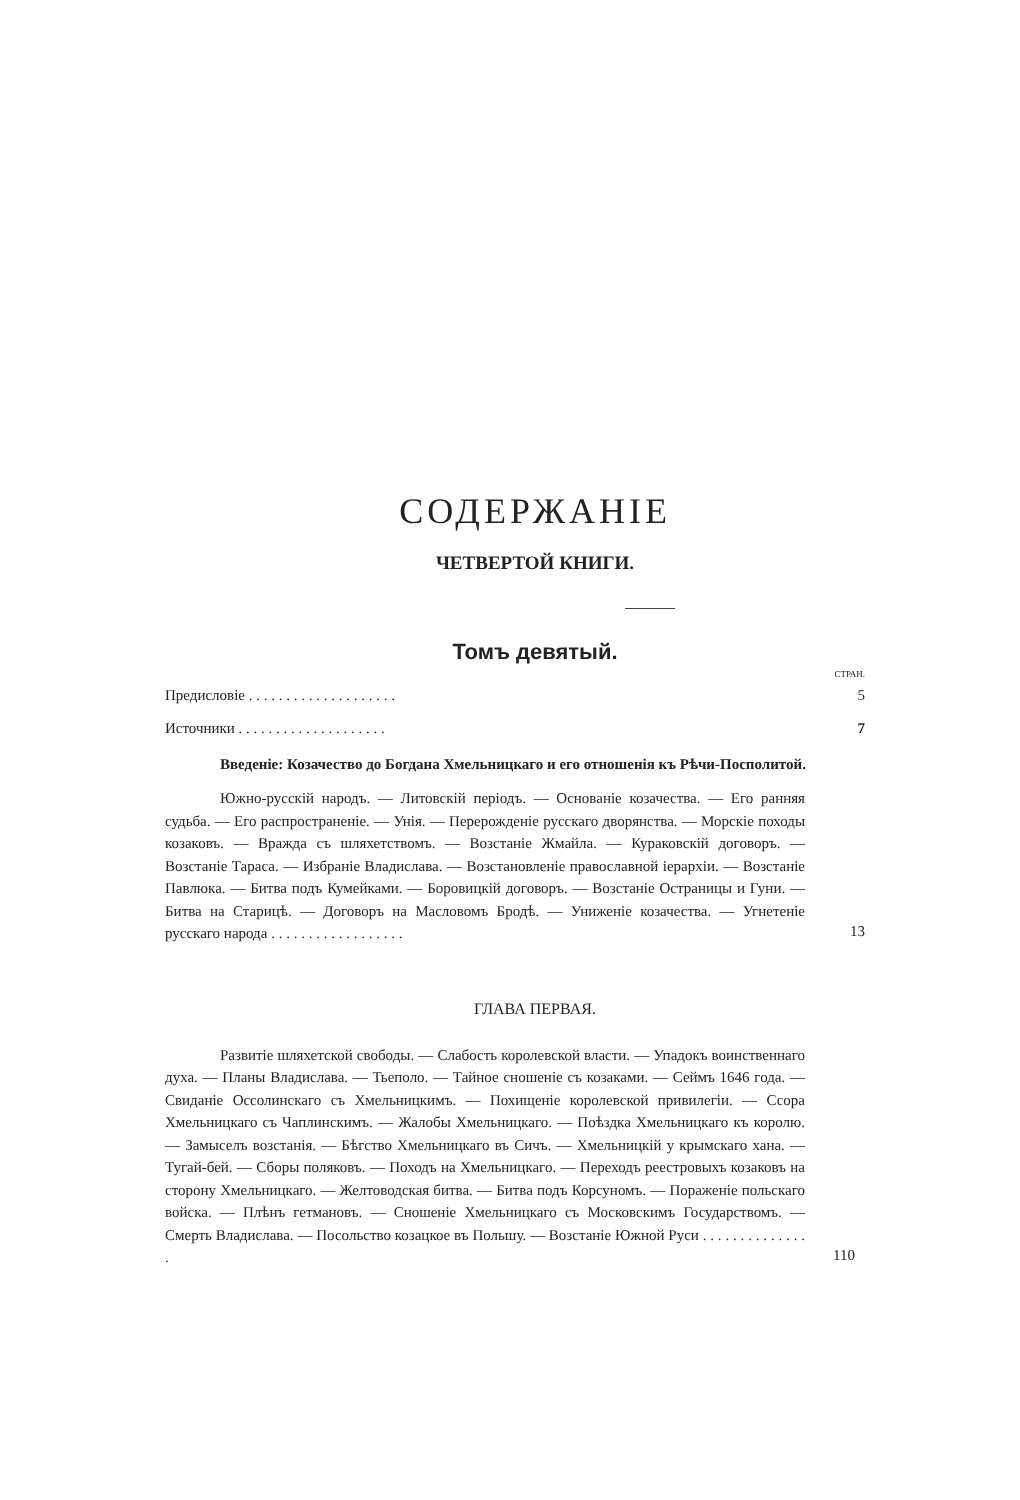СОДЕРЖАНІЕ
ЧЕТВЕРТОЙ КНИГИ.
Томъ девятый.
СТРАН.
Предисловіе . . . . . . . . . . . . . . . . . . . . 5
Источники . . . . . . . . . . . . . . . . . . . . 7
Введеніе: Козачество до Богдана Хмельницкаго и его отношенія къ Рѣчи-Посполитой.
Южно-русскій народъ. — Литовскій періодъ. — Основаніе козачества. — Его ранняя судьба. — Его распространеніе. — Унія. — Перерожденіе русскаго дворянства. — Морскіе походы козаковъ. — Вражда съ шляхетствомъ. — Возстаніе Жмайла. — Кураковскій договоръ. — Возстаніе Тараса. — Избраніе Владислава. — Возстановленіе православной іерархіи. — Возстаніе Павлюка. — Битва подъ Кумейками. — Боровицкій договоръ. — Возстаніе Остраницы и Гуни. — Битва на Старицѣ. — Договоръ на Масловомъ Бродѣ. — Униженіе козачества. — Угнетеніе русскаго народа . . . . . . . . . . . . . . . . . .
13
ГЛАВА ПЕРВАЯ.
Развитіе шляхетской свободы. — Слабость королевской власти. — Упадокъ воинственнаго духа. — Планы Владислава. — Тьеполо. — Тайное сношеніе съ козаками. — Сеймъ 1646 года. — Свиданіе Оссолинскаго съ Хмельницкимъ. — Похищеніе королевской привилегіи. — Ссора Хмельницкаго съ Чаплинскимъ. — Жалобы Хмельницкаго. — Поѣздка Хмельницкаго къ королю. — Замыселъ возстанія. — Бѣгство Хмельницкаго въ Сичъ. — Хмельницкій у крымскаго хана. — Тугай-бей. — Сборы поляковъ. — Походъ на Хмельницкаго. — Переходъ реестровыхъ козаковъ на сторону Хмельницкаго. — Желтоводская битва. — Битва подъ Корсуномъ. — Пораженіе польскаго войска. — Плѣнъ гетмановъ. — Сношеніе Хмельницкаго съ Московскимъ Государствомъ. — Смерть Владислава. — Посольство козацкое въ Польшу. — Возстаніе Южной Руси . . . . . . . . . . . . . . .
110